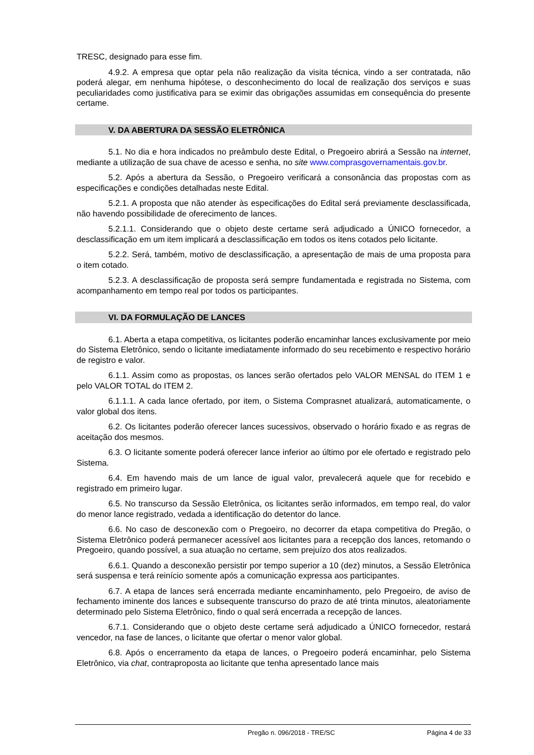TRESC, designado para esse fim.
4.9.2. A empresa que optar pela não realização da visita técnica, vindo a ser contratada, não poderá alegar, em nenhuma hipótese, o desconhecimento do local de realização dos serviços e suas peculiaridades como justificativa para se eximir das obrigações assumidas em consequência do presente certame.
V. DA ABERTURA DA SESSÃO ELETRÔNICA
5.1. No dia e hora indicados no preâmbulo deste Edital, o Pregoeiro abrirá a Sessão na internet, mediante a utilização de sua chave de acesso e senha, no site www.comprasgovernamentais.gov.br.
5.2. Após a abertura da Sessão, o Pregoeiro verificará a consonância das propostas com as especificações e condições detalhadas neste Edital.
5.2.1. A proposta que não atender às especificações do Edital será previamente desclassificada, não havendo possibilidade de oferecimento de lances.
5.2.1.1. Considerando que o objeto deste certame será adjudicado a ÚNICO fornecedor, a desclassificação em um item implicará a desclassificação em todos os itens cotados pelo licitante.
5.2.2. Será, também, motivo de desclassificação, a apresentação de mais de uma proposta para o item cotado.
5.2.3. A desclassificação de proposta será sempre fundamentada e registrada no Sistema, com acompanhamento em tempo real por todos os participantes.
VI. DA FORMULAÇÃO DE LANCES
6.1. Aberta a etapa competitiva, os licitantes poderão encaminhar lances exclusivamente por meio do Sistema Eletrônico, sendo o licitante imediatamente informado do seu recebimento e respectivo horário de registro e valor.
6.1.1. Assim como as propostas, os lances serão ofertados pelo VALOR MENSAL do ITEM 1 e pelo VALOR TOTAL do ITEM 2.
6.1.1.1. A cada lance ofertado, por item, o Sistema Comprasnet atualizará, automaticamente, o valor global dos itens.
6.2. Os licitantes poderão oferecer lances sucessivos, observado o horário fixado e as regras de aceitação dos mesmos.
6.3. O licitante somente poderá oferecer lance inferior ao último por ele ofertado e registrado pelo Sistema.
6.4. Em havendo mais de um lance de igual valor, prevalecerá aquele que for recebido e registrado em primeiro lugar.
6.5. No transcurso da Sessão Eletrônica, os licitantes serão informados, em tempo real, do valor do menor lance registrado, vedada a identificação do detentor do lance.
6.6. No caso de desconexão com o Pregoeiro, no decorrer da etapa competitiva do Pregão, o Sistema Eletrônico poderá permanecer acessível aos licitantes para a recepção dos lances, retomando o Pregoeiro, quando possível, a sua atuação no certame, sem prejuízo dos atos realizados.
6.6.1. Quando a desconexão persistir por tempo superior a 10 (dez) minutos, a Sessão Eletrônica será suspensa e terá reinício somente após a comunicação expressa aos participantes.
6.7. A etapa de lances será encerrada mediante encaminhamento, pelo Pregoeiro, de aviso de fechamento iminente dos lances e subsequente transcurso do prazo de até trinta minutos, aleatoriamente determinado pelo Sistema Eletrônico, findo o qual será encerrada a recepção de lances.
6.7.1. Considerando que o objeto deste certame será adjudicado a ÚNICO fornecedor, restará vencedor, na fase de lances, o licitante que ofertar o menor valor global.
6.8. Após o encerramento da etapa de lances, o Pregoeiro poderá encaminhar, pelo Sistema Eletrônico, via chat, contraproposta ao licitante que tenha apresentado lance mais
Pregão n. 096/2018 - TRE/SC Página 4 de 33